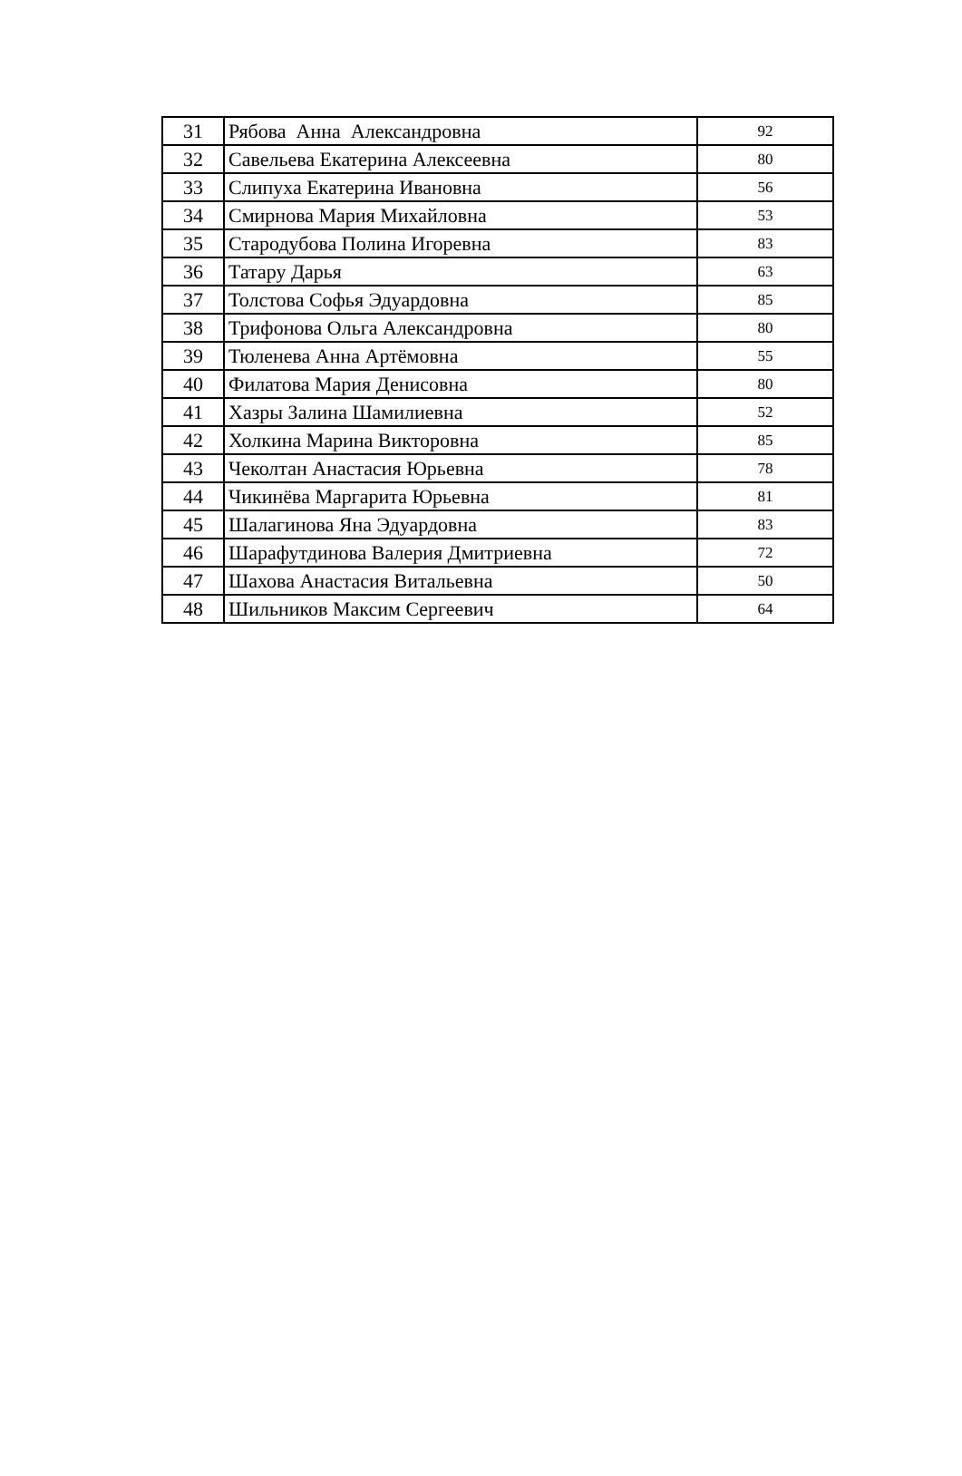| 31 | Рябова Анна Александровна | 92 |
| 32 | Савельева Екатерина Алексеевна | 80 |
| 33 | Слипуха Екатерина Ивановна | 56 |
| 34 | Смирнова Мария Михайловна | 53 |
| 35 | Стародубова Полина Игоревна | 83 |
| 36 | Татару Дарья | 63 |
| 37 | Толстова Софья Эдуардовна | 85 |
| 38 | Трифонова Ольга Александровна | 80 |
| 39 | Тюленева Анна Артёмовна | 55 |
| 40 | Филатова Мария Денисовна | 80 |
| 41 | Хазры Залина Шамилиевна | 52 |
| 42 | Холкина Марина Викторовна | 85 |
| 43 | Чеколтан Анастасия Юрьевна | 78 |
| 44 | Чикинёва Маргарита Юрьевна | 81 |
| 45 | Шалагинова Яна Эдуардовна | 83 |
| 46 | Шарафутдинова Валерия Дмитриевна | 72 |
| 47 | Шахова Анастасия Витальевна | 50 |
| 48 | Шильников Максим Сергеевич | 64 |